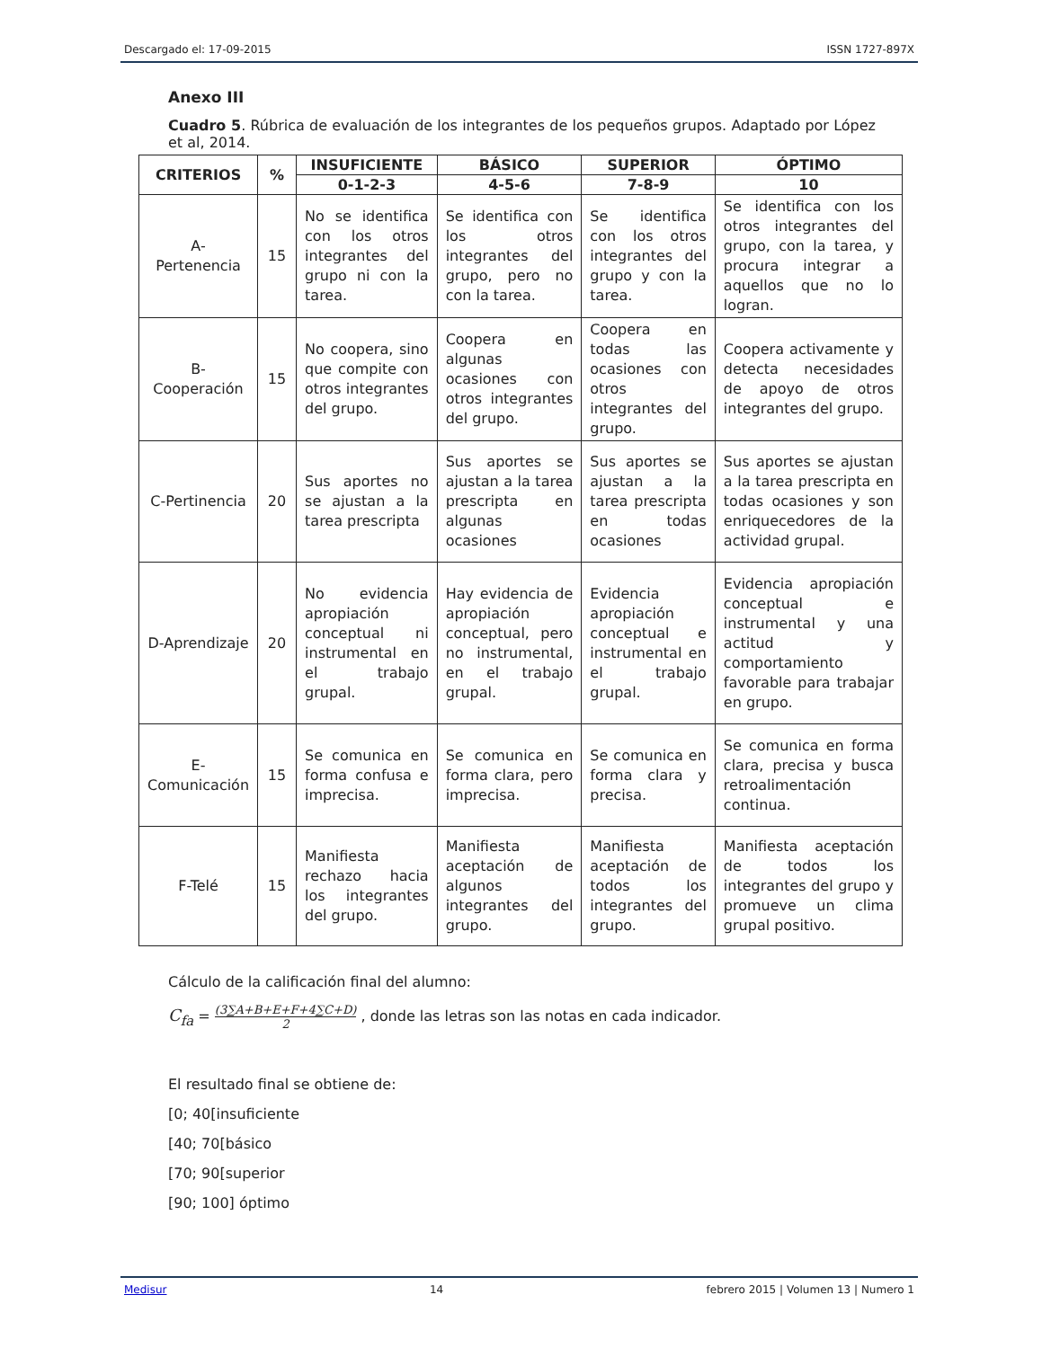Descargado el: 17-09-2015 ISSN 1727-897X
Anexo III
Cuadro 5. Rúbrica de evaluación de los integrantes de los pequeños grupos. Adaptado por López et al, 2014.
| CRITERIOS | % | INSUFICIENTE | BÁSICO | SUPERIOR | ÓPTIMO |
| --- | --- | --- | --- | --- | --- |
| | | 0-1-2-3 | 4-5-6 | 7-8-9 | 10 |
| A- Pertenencia | 15 | No se identifica con los otros integrantes del grupo ni con la tarea. | Se identifica con los otros integrantes del grupo, pero no con la tarea. | Se identifica con los otros integrantes del grupo y con la tarea. | Se identifica con los otros integrantes del grupo, con la tarea, y procura integrar a aquellos que no lo logran. |
| B-Cooperación | 15 | No coopera, sino que compite con otros integrantes del grupo. | Coopera en algunas ocasiones con otros integrantes del grupo. | Coopera en todas las ocasiones con otros integrantes del grupo. | Coopera activamente y detecta necesidades de apoyo de otros integrantes del grupo. |
| C-Pertinencia | 20 | Sus aportes no se ajustan a la tarea prescripta | Sus aportes se ajustan a la tarea prescripta en algunas ocasiones | Sus aportes se ajustan a la tarea prescripta en todas ocasiones | Sus aportes se ajustan a la tarea prescripta en todas ocasiones y son enriquecedores de la actividad grupal. |
| D-Aprendizaje | 20 | No evidencia apropiación conceptual ni instrumental en el trabajo grupal. | Hay evidencia de apropiación conceptual, pero no instrumental, en el trabajo grupal. | Evidencia apropiación conceptual e instrumental en el trabajo grupal. | Evidencia apropiación conceptual e instrumental y una actitud y comportamiento favorable para trabajar en grupo. |
| E- Comunicación | 15 | Se comunica en forma confusa e imprecisa. | Se comunica en forma clara, pero imprecisa. | Se comunica en forma clara y precisa. | Se comunica en forma clara, precisa y busca retroalimentación continua. |
| F-Telé | 15 | Manifiesta rechazo hacia los integrantes del grupo. | Manifiesta aceptación de algunos integrantes del grupo. | Manifiesta aceptación de todos los integrantes del grupo. | Manifiesta aceptación de todos los integrantes del grupo y promueve un clima grupal positivo. |
Cálculo de la calificación final del alumno:
C<sub>fa</sub> = (3∑A+B+E+F+4∑C+D) 2 , donde las letras son las notas en cada indicador.
El resultado final se obtiene de:
[0; 40[insuficiente
[40; 70[básico
[70; 90[superior
[90; 100] óptimo
Medisur 14 febrero 2015 | Volumen 13 | Numero 1